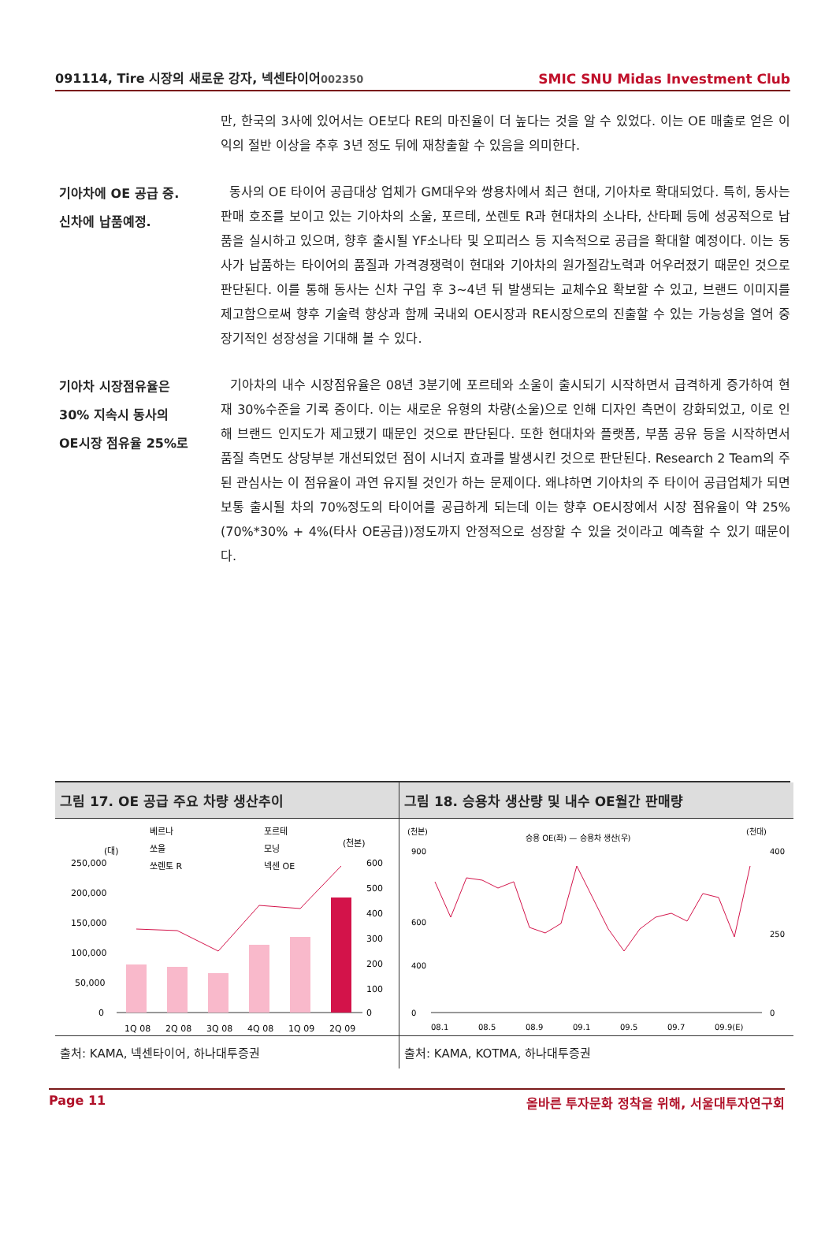091114, Tire 시장의 새로운 강자, 넥센타이어002350 SMIC SNU Midas Investment Club
만, 한국의 3사에 있어서는 OE보다 RE의 마진율이 더 높다는 것을 알 수 있었다. 이는 OE 매출로 얻은 이익의 절반 이상을 추후 3년 정도 뒤에 재창출할 수 있음을 의미한다.
기아차에 OE 공급 중.
신차에 납품예정.
동사의 OE 타이어 공급대상 업체가 GM대우와 쌍용차에서 최근 현대, 기아차로 확대되었다. 특히, 동사는 판매 호조를 보이고 있는 기아차의 소울, 포르테, 쏘렌토 R과 현대차의 소나타, 산타페 등에 성공적으로 납품을 실시하고 있으며, 향후 출시될 YF소나타 및 오피러스 등 지속적으로 공급을 확대할 예정이다. 이는 동사가 납품하는 타이어의 품질과 가격경쟁력이 현대와 기아차의 원가절감노력과 어우러졌기 때문인 것으로 판단된다. 이를 통해 동사는 신차 구입 후 3~4년 뒤 발생되는 교체수요 확보할 수 있고, 브랜드 이미지를 제고함으로써 향후 기술력 향상과 함께 국내외 OE시장과 RE시장으로의 진출할 수 있는 가능성을 열어 중장기적인 성장성을 기대해 볼 수 있다.
기아차 시장점유율은
30% 지속시 동사의
OE시장 점유율 25%로
기아차의 내수 시장점유율은 08년 3분기에 포르테와 소울이 출시되기 시작하면서 급격하게 증가하여 현재 30%수준을 기록 중이다. 이는 새로운 유형의 차량(소울)으로 인해 디자인 측면이 강화되었고, 이로 인해 브랜드 인지도가 제고됐기 때문인 것으로 판단된다. 또한 현대차와 플랫폼, 부품 공유 등을 시작하면서 품질 측면도 상당부분 개선되었던 점이 시너지 효과를 발생시킨 것으로 판단된다. Research 2 Team의 주된 관심사는 이 점유율이 과연 유지될 것인가 하는 문제이다. 왜냐하면 기아차의 주 타이어 공급업체가 되면 보통 출시될 차의 70%정도의 타이어를 공급하게 되는데 이는 향후 OE시장에서 시장 점유율이 약 25%(70%*30% + 4%(타사 OE공급))정도까지 안정적으로 성장할 수 있을 것이라고 예측할 수 있기 때문이다.
그림 17. OE 공급 주요 차량 생산추이
베르나
포르테
쏘울
모닝
쏘렌토 R
넥센 OE
(대)
(천본)
250,000
200,000
150,000
100,000
50,000
0
600
500
400
300
200
100
0
1Q 08
2Q 08
3Q 08
4Q 08
1Q 09
2Q 09
출처: KAMA, 넥센타이어, 하나대투증권
그림 18. 승용차 생산량 및 내수 OE월간 판매량
(천본)
승용 OE(좌) — 승용차 생산(우)
(천대)
900
600
400
0
400
250
0
08.1
08.5
08.9
09.1
09.5
09.7
09.9(E)
출처: KAMA, KOTMA, 하나대투증권
Page 11 올바른 투자문화 정착을 위해, 서울대투자연구회